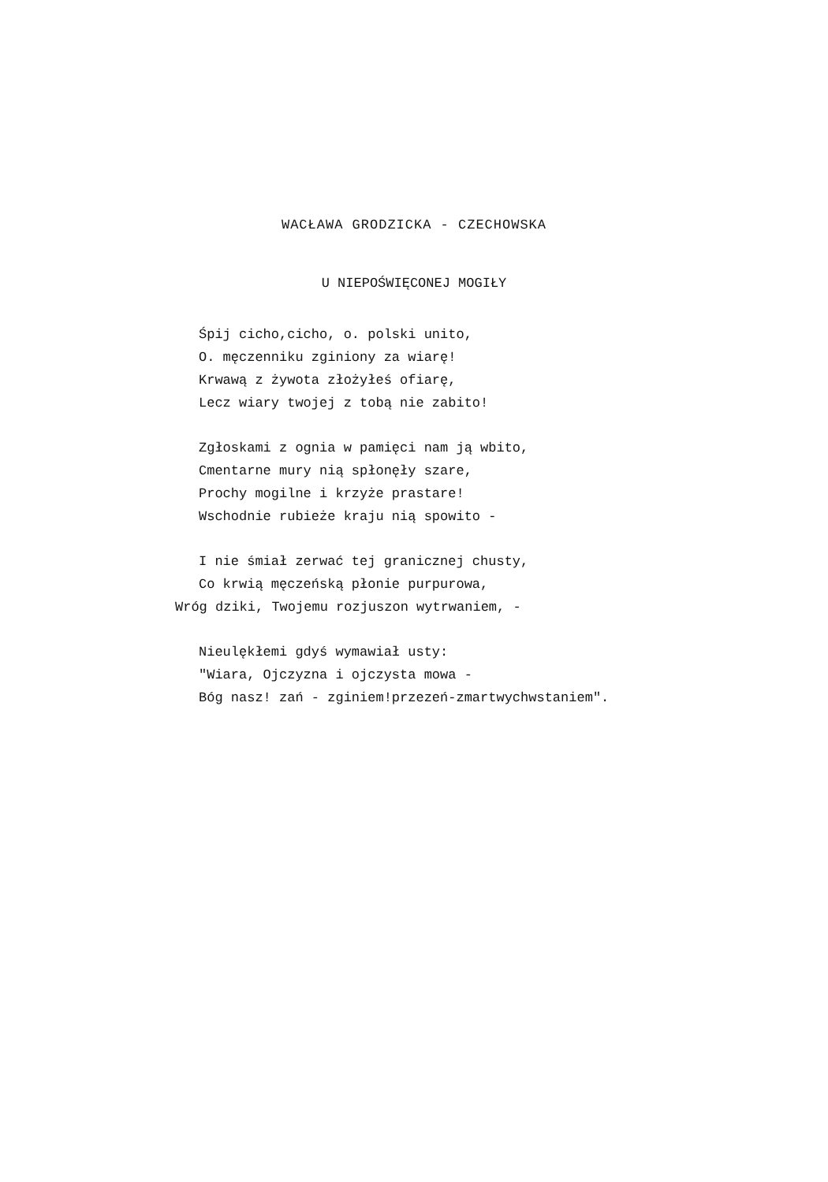WACŁAWA GRODZICKA - CZECHOWSKA
U NIEPOŚWIĘCONEJ MOGIŁY
Śpij cicho,cicho, o. polski unito,
O. męczenniku zginiony za wiarę!
Krwawą z żywota złożyłeś ofiarę,
Lecz wiary twojej z tobą nie zabito!
Zgłoskami z ognia w pamięci nam ją wbito,
Cmentarne mury nią spłonęły szare,
Prochy mogilne i krzyże prastare!
Wschodnie rubieże kraju nią spowito -
I nie śmiał zerwać tej granicznej chusty,
Co krwią męczeńską płonie purpurowa,
Wróg dziki, Twojemu rozjuszon wytrwaniem, -
Nieulękłemi gdyś wymawiał usty:
"Wiara, Ojczyzna i ojczysta mowa -
Bóg nasz! zań - zginiem!przezeń-zmartwychwstaniem".